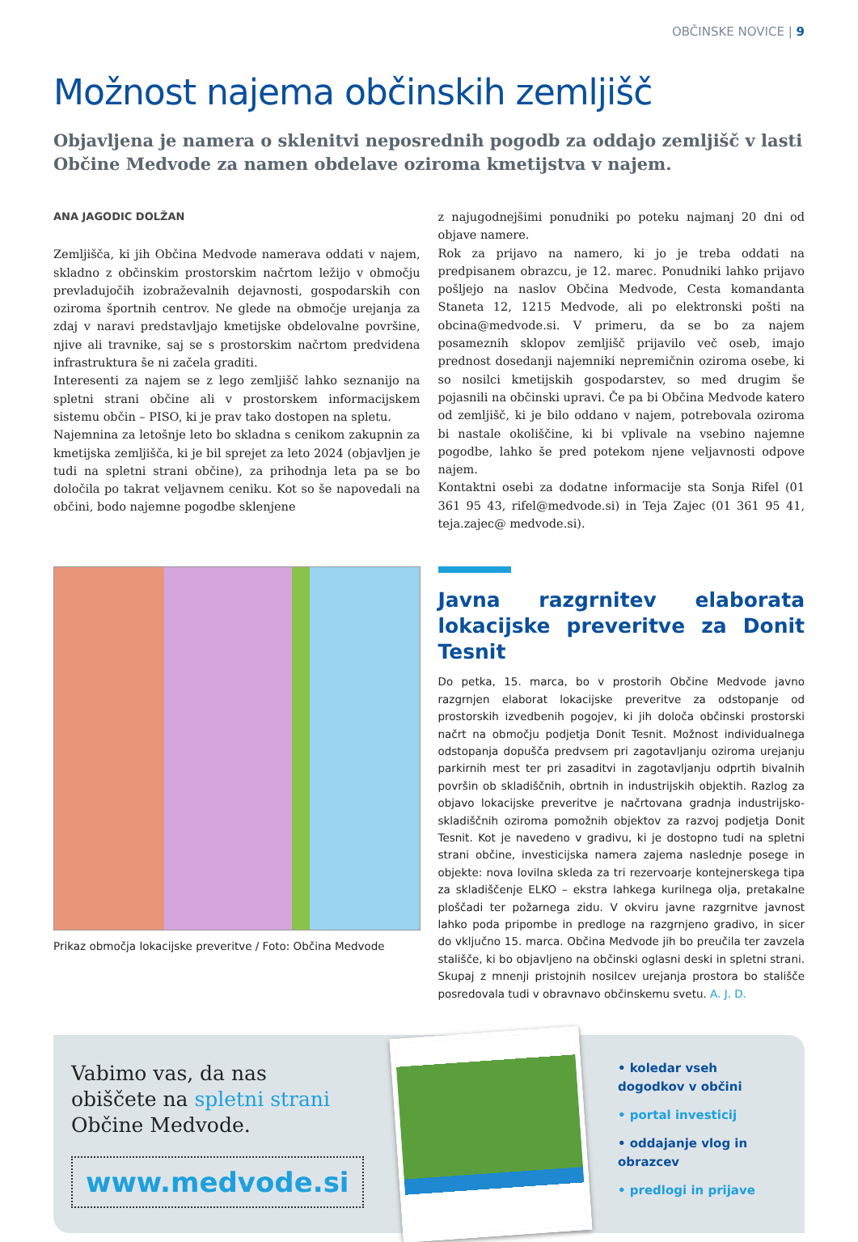OBČINSKE NOVICE | 9
Možnost najema občinskih zemljišč
Objavljena je namera o sklenitvi neposrednih pogodb za oddajo zemljišč v lasti Občine Medvode za namen obdelave oziroma kmetijstva v najem.
ANA JAGODIC DOLŽAN
Zemljišča, ki jih Občina Medvode namerava oddati v najem, skladno z občinskim prostorskim načrtom ležijo v območju prevladujočih izobraževalnih dejavnosti, gospodarskih con oziroma športnih centrov. Ne glede na območje urejanja za zdaj v naravi predstavljajo kmetijske obdelovalne površine, njive ali travnike, saj se s prostorskim načrtom predvidena infrastruktura še ni začela graditi.
Interesenti za najem se z lego zemljišč lahko seznanijo na spletni strani občine ali v prostorskem informacijskem sistemu občin – PISO, ki je prav tako dostopen na spletu.
Najemnina za letošnje leto bo skladna s cenikom zakupnin za kmetijska zemljišča, ki je bil sprejet za leto 2024 (objavljen je tudi na spletni strani občine), za prihodnja leta pa se bo določila po takrat veljavnem ceniku. Kot so še napovedali na občini, bodo najemne pogodbe sklenjene
z najugodnejšimi ponudniki po poteku najmanj 20 dni od objave namere.
Rok za prijavo na namero, ki jo je treba oddati na predpisanem obrazcu, je 12. marec. Ponudniki lahko prijavo pošljejo na naslov Občina Medvode, Cesta komandanta Staneta 12, 1215 Medvode, ali po elektronski pošti na obcina@medvode.si. V primeru, da se bo za najem posameznih sklopov zemljišč prijavilo več oseb, imajo prednost dosedanji najemniki nepremičnin oziroma osebe, ki so nosilci kmetijskih gospodarstev, so med drugim še pojasnili na občinski upravi. Če pa bi Občina Medvode katero od zemljišč, ki je bilo oddano v najem, potrebovala oziroma bi nastale okoliščine, ki bi vplivale na vsebino najemne pogodbe, lahko še pred potekom njene veljavnosti odpove najem.
Kontaktni osebi za dodatne informacije sta Sonja Rifel (01 361 95 43, rifel@medvode.si) in Teja Zajec (01 361 95 41, teja.zajec@ medvode.si).
Prikaz območja lokacijske preveritve / Foto: Občina Medvode
Javna razgrnitev elaborata lokacijske preveritve za Donit Tesnit
Do petka, 15. marca, bo v prostorih Občine Medvode javno razgrnjen elaborat lokacijske preveritve za odstopanje od prostorskih izvedbenih pogojev, ki jih določa občinski prostorski načrt na območju podjetja Donit Tesnit. Možnost individualnega odstopanja dopušča predvsem pri zagotavljanju oziroma urejanju parkirnih mest ter pri zasaditvi in zagotavljanju odprtih bivalnih površin ob skladiščnih, obrtnih in industrijskih objektih. Razlog za objavo lokacijske preveritve je načrtovana gradnja industrijsko-skladiščnih oziroma pomožnih objektov za razvoj podjetja Donit Tesnit. Kot je navedeno v gradivu, ki je dostopno tudi na spletni strani občine, investicijska namera zajema naslednje posege in objekte: nova lovilna skleda za tri rezervoarje kontejnerskega tipa za skladiščenje ELKO – ekstra lahkega kurilnega olja, pretakalne ploščadi ter požarnega zidu. V okviru javne razgrnitve javnost lahko poda pripombe in predloge na razgrnjeno gradivo, in sicer do vključno 15. marca. Občina Medvode jih bo preučila ter zavzela stališče, ki bo objavljeno na občinski oglasni deski in spletni strani. Skupaj z mnenji pristojnih nosilcev urejanja prostora bo stališče posredovala tudi v obravnavo občinskemu svetu. A. J. D.
Vabimo vas, da nas obiščete na spletni strani Občine Medvode.
www.medvode.si
• koledar vseh dogodkov v občini
• portal investicij
• oddajanje vlog in obrazcev
• predlogi in prijave